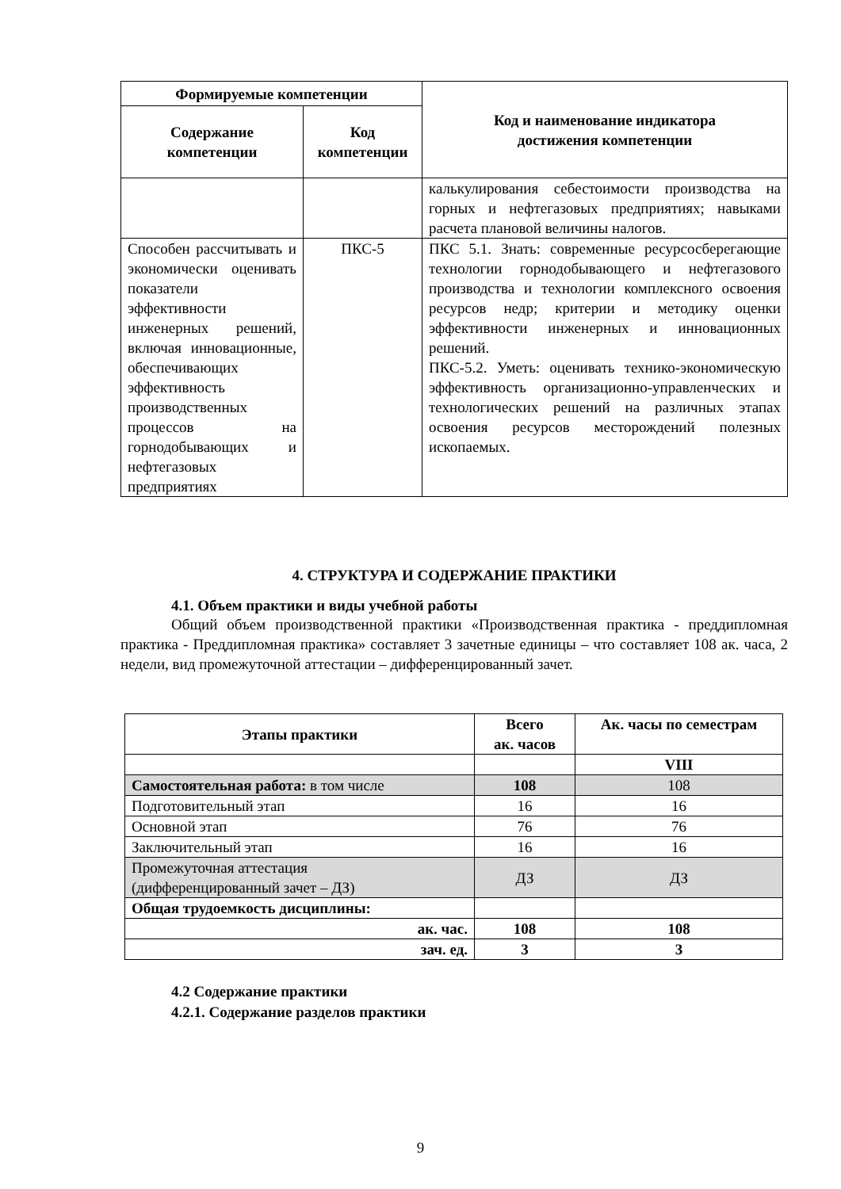| Формируемые компетенции | | Код и наименование индикатора достижения компетенции |
| --- | --- | --- |
| Содержание компетенции | Код компетенции | |
| | | калькулирования себестоимости производства на горных и нефтегазовых предприятиях; навыками расчета плановой величины налогов. |
| Способен рассчитывать и экономически оценивать показатели эффективности инженерных решений, включая инновационные, обеспечивающих эффективность производственных процессов на горнодобывающих и нефтегазовых предприятиях | ПКС-5 | ПКС 5.1. Знать: современные ресурсосберегающие технологии горнодобывающего и нефтегазового производства и технологии комплексного освоения ресурсов недр; критерии и методику оценки эффективности инженерных и инновационных решений. ПКС-5.2. Уметь: оценивать технико-экономическую эффективность организационно-управленческих и технологических решений на различных этапах освоения ресурсов месторождений полезных ископаемых. |
4. СТРУКТУРА И СОДЕРЖАНИЕ ПРАКТИКИ
4.1. Объем практики и виды учебной работы
Общий объем производственной практики «Производственная практика - преддипломная практика - Преддипломная практика» составляет 3 зачетные единицы – что составляет 108 ак. часа, 2 недели, вид промежуточной аттестации – дифференцированный зачет.
| Этапы практики | Всего ак. часов | Ак. часы по семестрам |
| --- | --- | --- |
| | | VIII |
| Самостоятельная работа: в том числе | 108 | 108 |
| Подготовительный этап | 16 | 16 |
| Основной этап | 76 | 76 |
| Заключительный этап | 16 | 16 |
| Промежуточная аттестация (дифференцированный зачет – ДЗ) | ДЗ | ДЗ |
| Общая трудоемкость дисциплины: | | |
| ак. час. | 108 | 108 |
| зач. ед. | 3 | 3 |
4.2 Содержание практики
4.2.1. Содержание разделов практики
9